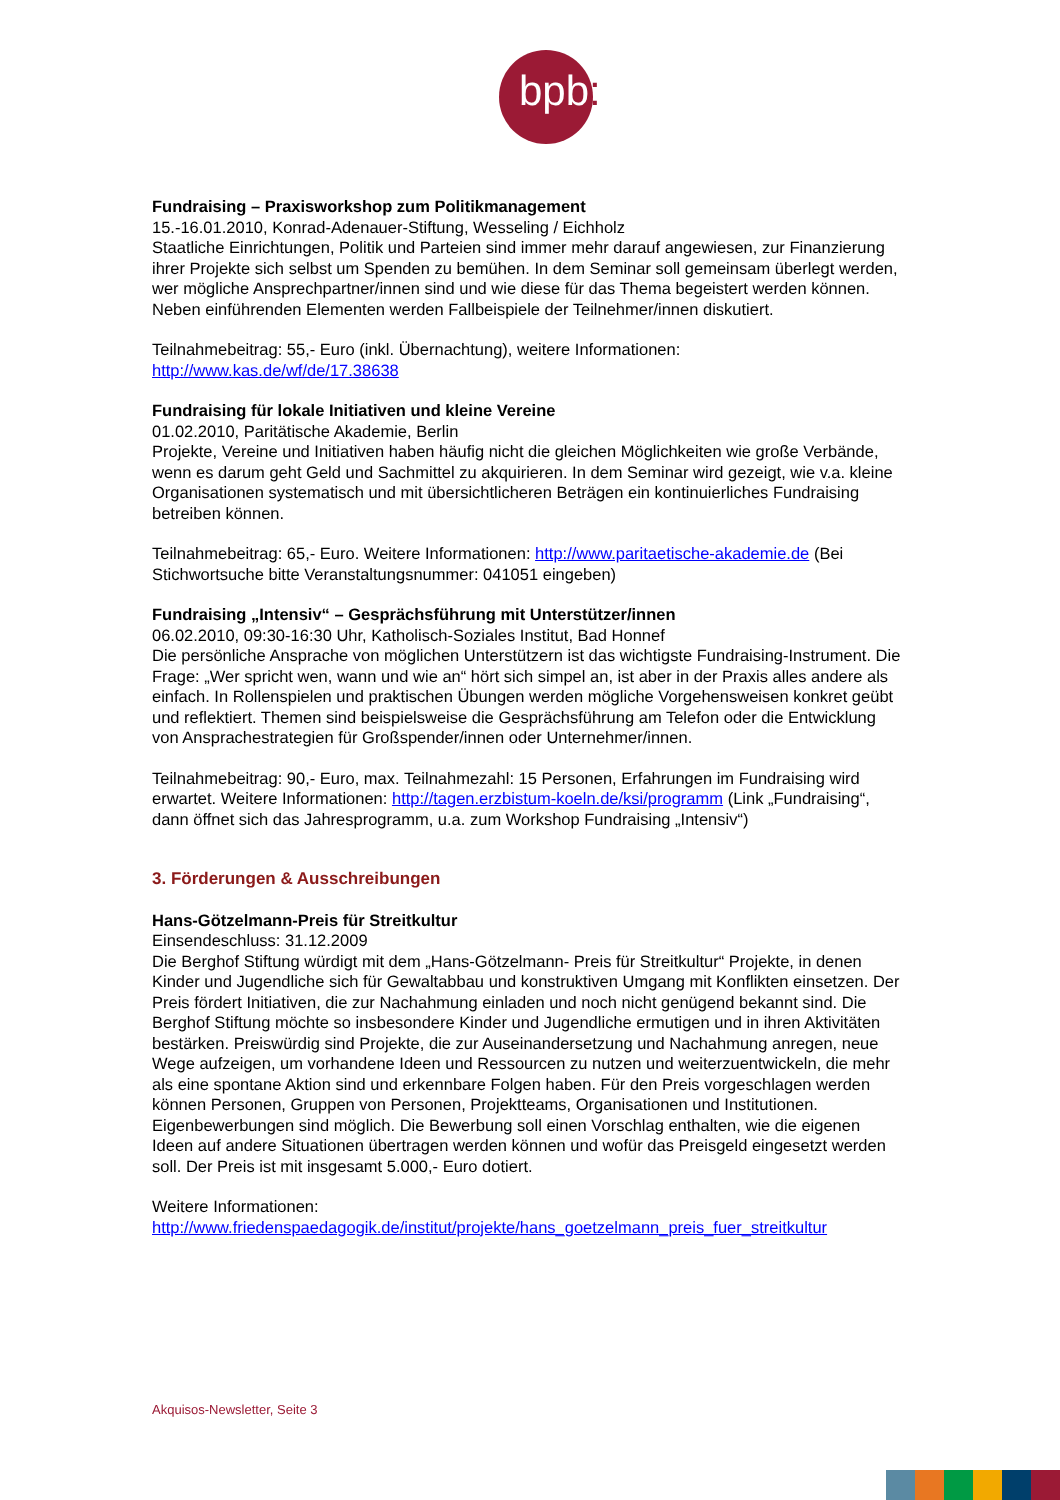bpb:
Fundraising – Praxisworkshop zum Politikmanagement
15.-16.01.2010, Konrad-Adenauer-Stiftung, Wesseling / Eichholz
Staatliche Einrichtungen, Politik und Parteien sind immer mehr darauf angewiesen, zur Finanzierung ihrer Projekte sich selbst um Spenden zu bemühen. In dem Seminar soll gemeinsam überlegt werden, wer mögliche Ansprechpartner/innen sind und wie diese für das Thema begeistert werden können. Neben einführenden Elementen werden Fallbeispiele der Teilnehmer/innen diskutiert.
Teilnahmebeitrag: 55,- Euro (inkl. Übernachtung), weitere Informationen:
http://www.kas.de/wf/de/17.38638
Fundraising für lokale Initiativen und kleine Vereine
01.02.2010, Paritätische Akademie, Berlin
Projekte, Vereine und Initiativen haben häufig nicht die gleichen Möglichkeiten wie große Verbände, wenn es darum geht Geld und Sachmittel zu akquirieren. In dem Seminar wird gezeigt, wie v.a. kleine Organisationen systematisch und mit übersichtlicheren Beträgen ein kontinuierliches Fundraising betreiben können.
Teilnahmebeitrag: 65,- Euro. Weitere Informationen: http://www.paritaetische-akademie.de (Bei Stichwortsuche bitte Veranstaltungsnummer: 041051 eingeben)
Fundraising „Intensiv“ – Gesprächsführung mit Unterstützer/innen
06.02.2010, 09:30-16:30 Uhr, Katholisch-Soziales Institut, Bad Honnef
Die persönliche Ansprache von möglichen Unterstützern ist das wichtigste Fundraising-Instrument. Die Frage: „Wer spricht wen, wann und wie an“ hört sich simpel an, ist aber in der Praxis alles andere als einfach. In Rollenspielen und praktischen Übungen werden mögliche Vorgehensweisen konkret geübt und reflektiert. Themen sind beispielsweise die Gesprächsführung am Telefon oder die Entwicklung von Ansprachestrategien für Großspender/innen oder Unternehmer/innen.
Teilnahmebeitrag: 90,- Euro, max. Teilnahmezahl: 15 Personen, Erfahrungen im Fundraising wird erwartet. Weitere Informationen: http://tagen.erzbistum-koeln.de/ksi/programm (Link „Fundraising“, dann öffnet sich das Jahresprogramm, u.a. zum Workshop Fundraising „Intensiv“)
3. Förderungen & Ausschreibungen
Hans-Götzelmann-Preis für Streitkultur
Einsendeschluss: 31.12.2009
Die Berghof Stiftung würdigt mit dem „Hans-Götzelmann- Preis für Streitkultur“ Projekte, in denen Kinder und Jugendliche sich für Gewaltabbau und konstruktiven Umgang mit Konflikten einsetzen. Der Preis fördert Initiativen, die zur Nachahmung einladen und noch nicht genügend bekannt sind. Die Berghof Stiftung möchte so insbesondere Kinder und Jugendliche ermutigen und in ihren Aktivitäten bestärken. Preiswürdig sind Projekte, die zur Auseinandersetzung und Nachahmung anregen, neue Wege aufzeigen, um vorhandene Ideen und Ressourcen zu nutzen und weiterzuentwickeln, die mehr als eine spontane Aktion sind und erkennbare Folgen haben. Für den Preis vorgeschlagen werden können Personen, Gruppen von Personen, Projektteams, Organisationen und Institutionen. Eigenbewerbungen sind möglich. Die Bewerbung soll einen Vorschlag enthalten, wie die eigenen Ideen auf andere Situationen übertragen werden können und wofür das Preisgeld eingesetzt werden soll. Der Preis ist mit insgesamt 5.000,- Euro dotiert.
Weitere Informationen:
http://www.friedenspaedagogik.de/institut/projekte/hans_goetzelmann_preis_fuer_streitkultur
Akquisos-Newsletter, Seite 3